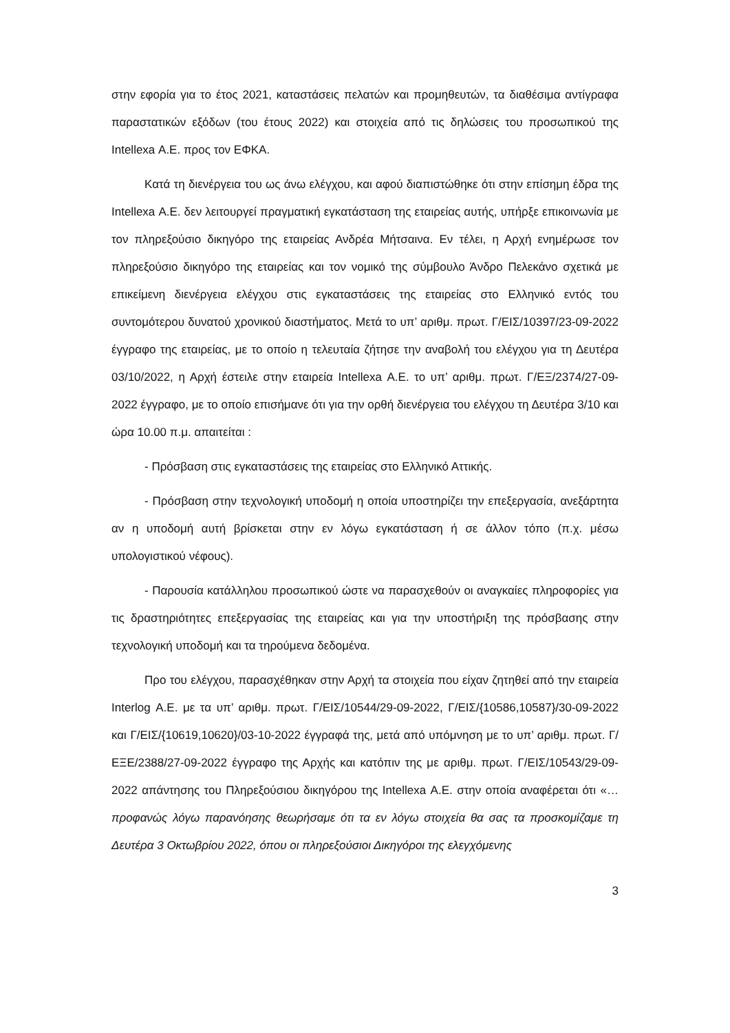στην εφορία για το έτος 2021, καταστάσεις πελατών και προμηθευτών, τα διαθέσιμα αντίγραφα παραστατικών εξόδων (του έτους 2022) και στοιχεία από τις δηλώσεις του προσωπικού της Intellexa Α.Ε. προς τον ΕΦΚΑ.
Κατά τη διενέργεια του ως άνω ελέγχου, και αφού διαπιστώθηκε ότι στην επίσημη έδρα της Intellexa Α.Ε. δεν λειτουργεί πραγματική εγκατάσταση της εταιρείας αυτής, υπήρξε επικοινωνία με τον πληρεξούσιο δικηγόρο της εταιρείας Ανδρέα Μήτσαινα. Εν τέλει, η Αρχή ενημέρωσε τον πληρεξούσιο δικηγόρο της εταιρείας και τον νομικό της σύμβουλο Άνδρο Πελεκάνο σχετικά με επικείμενη διενέργεια ελέγχου στις εγκαταστάσεις της εταιρείας στο Ελληνικό εντός του συντομότερου δυνατού χρονικού διαστήματος. Μετά το υπ’ αριθμ. πρωτ. Γ/ΕΙΣ/10397/23-09-2022 έγγραφο της εταιρείας, με το οποίο η τελευταία ζήτησε την αναβολή του ελέγχου για τη Δευτέρα 03/10/2022, η Αρχή έστειλε στην εταιρεία Intellexa Α.Ε. το υπ’ αριθμ. πρωτ. Γ/ΕΞ/2374/27-09-2022 έγγραφο, με το οποίο επισήμανε ότι για την ορθή διενέργεια του ελέγχου τη Δευτέρα 3/10 και ώρα 10.00 π.μ. απαιτείται :
- Πρόσβαση στις εγκαταστάσεις της εταιρείας στο Ελληνικό Αττικής.
- Πρόσβαση στην τεχνολογική υποδομή η οποία υποστηρίζει την επεξεργασία, ανεξάρτητα αν η υποδομή αυτή βρίσκεται στην εν λόγω εγκατάσταση ή σε άλλον τόπο (π.χ. μέσω υπολογιστικού νέφους).
- Παρουσία κατάλληλου προσωπικού ώστε να παρασχεθούν οι αναγκαίες πληροφορίες για τις δραστηριότητες επεξεργασίας της εταιρείας και για την υποστήριξη της πρόσβασης στην τεχνολογική υποδομή και τα τηρούμενα δεδομένα.
Προ του ελέγχου, παρασχέθηκαν στην Αρχή τα στοιχεία που είχαν ζητηθεί από την εταιρεία Interlog Α.Ε. με τα υπ’ αριθμ. πρωτ. Γ/ΕΙΣ/10544/29-09-2022, Γ/ΕΙΣ/{10586,10587}/30-09-2022 και Γ/ΕΙΣ/{10619,10620}/03-10-2022 έγγραφά της, μετά από υπόμνηση με το υπ’ αριθμ. πρωτ. Γ/ΕΞΕ/2388/27-09-2022 έγγραφο της Αρχής και κατόπιν της με αριθμ. πρωτ. Γ/ΕΙΣ/10543/29-09-2022 απάντησης του Πληρεξούσιου δικηγόρου της Intellexa Α.Ε. στην οποία αναφέρεται ότι «…προφανώς λόγω παρανόησης θεωρήσαμε ότι τα εν λόγω στοιχεία θα σας τα προσκομίζαμε τη Δευτέρα 3 Οκτωβρίου 2022, όπου οι πληρεξούσιοι Δικηγόροι της ελεγχόμενης
3